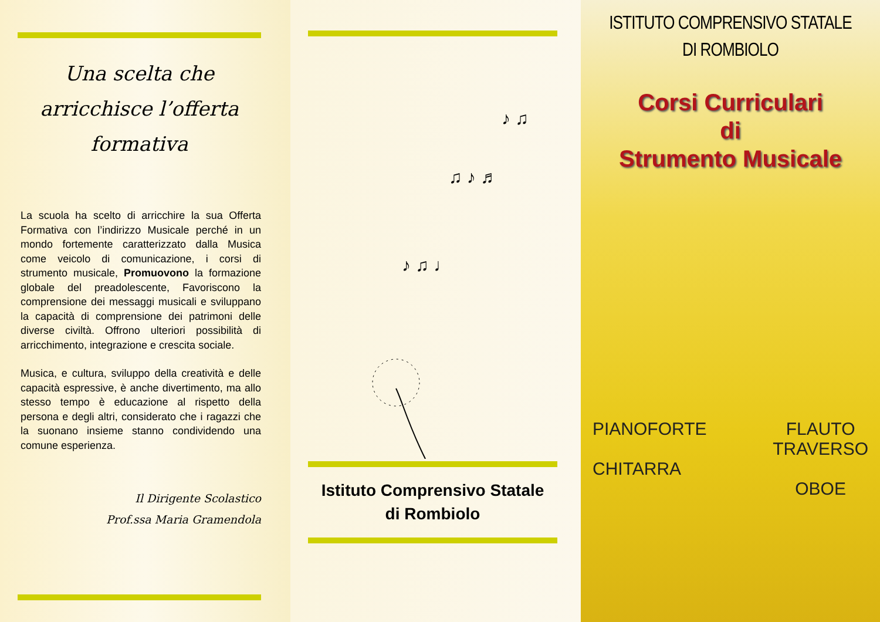Una scelta che
arricchisce l’offerta
formativa
La scuola ha scelto di arricchire la sua Offerta Formativa con l’indirizzo Musicale perché in un mondo fortemente caratterizzato dalla Musica come veicolo di comunicazione, i corsi di strumento musicale, Promuovono la formazione globale del preadolescente, Favoriscono la comprensione dei messaggi musicali e sviluppano la capacità di comprensione dei patrimoni delle diverse civiltà. Offrono ulteriori possibilità di arricchimento, integrazione e crescita sociale.
Musica, e cultura, sviluppo della creatività e delle capacità espressive, è anche divertimento, ma allo stesso tempo è educazione al rispetto della persona e degli altri, considerato che i ragazzi che la suonano insieme stanno condividendo una comune esperienza.
Il Dirigente Scolastico
Prof.ssa Maria Gramendola
♪ ♫ ♩
♫ ♪ ♬
♪ ♫
Istituto Comprensivo Statale
di Rombiolo
ISTITUTO COMPRENSIVO STATALE
DI ROMBIOLO
Corsi Curriculari
di
Strumento Musicale
PIANOFORTE
CHITARRA
FLAUTO
TRAVERSO
OBOE